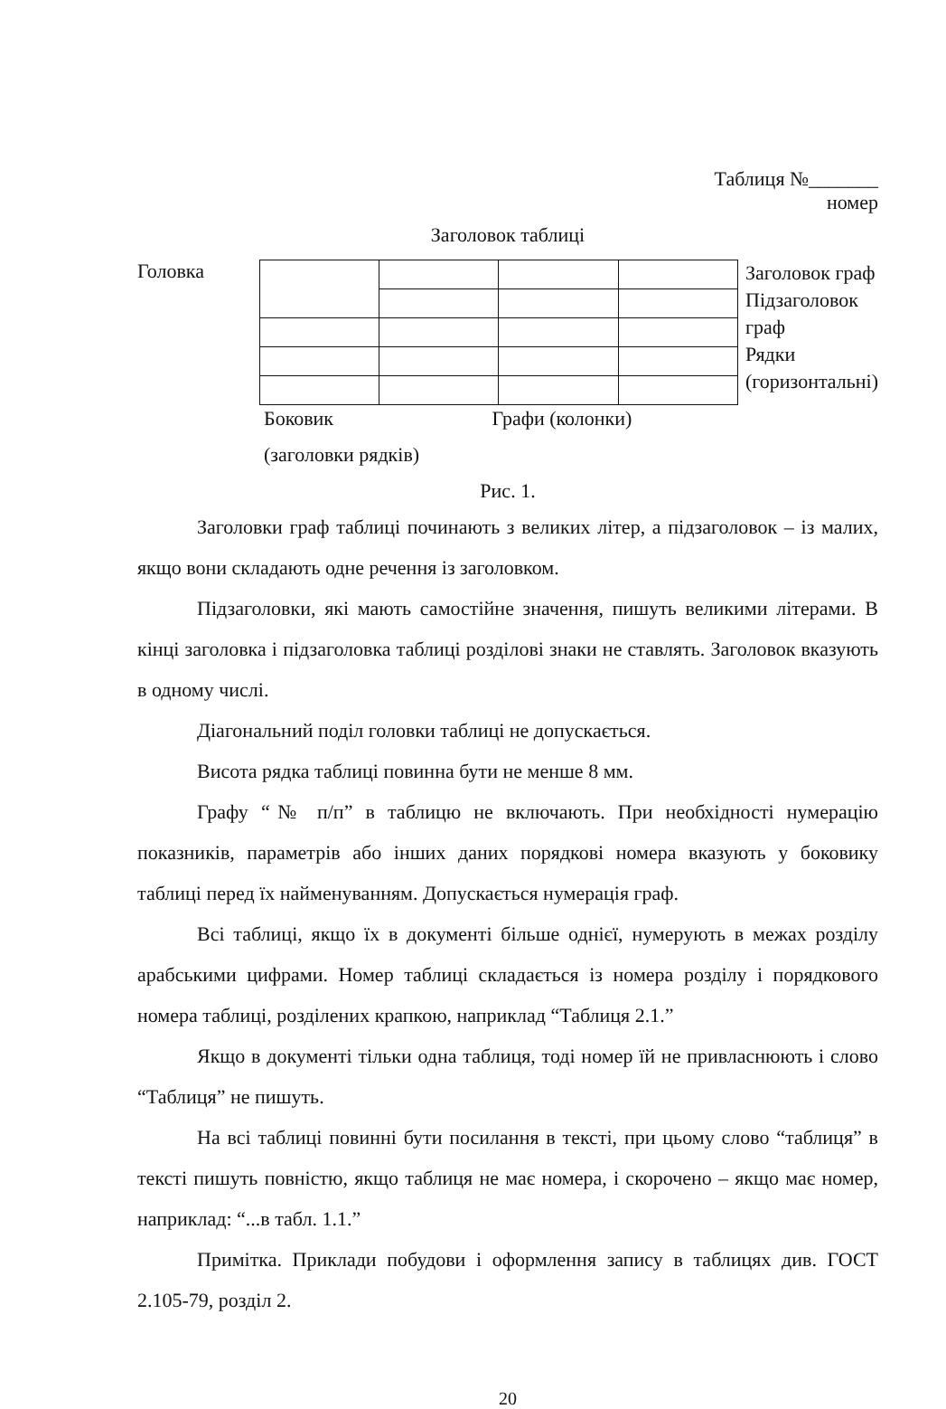Таблиця №_______
номер
Заголовок таблиці
Головка
Заголовок граф
Підзаголовок
граф
Рядки
(горизонтальні)
Боковик Графи (колонки)
(заголовки рядків)
Рис. 1.
Заголовки граф таблиці починають з великих літер, а підзаголовок – із малих, якщо вони складають одне речення із заголовком.
Підзаголовки, які мають самостійне значення, пишуть великими літерами. В кінці заголовка і підзаголовка таблиці розділові знаки не ставлять. Заголовок вказують в одному числі.
Діагональний поділ головки таблиці не допускається.
Висота рядка таблиці повинна бути не менше 8 мм.
Графу “№ п/п” в таблицю не включають. При необхідності нумерацію показників, параметрів або інших даних порядкові номера вказують у боковику таблиці перед їх найменуванням. Допускається нумерація граф.
Всі таблиці, якщо їх в документі більше однієї, нумерують в межах розділу арабськими цифрами. Номер таблиці складається із номера розділу і порядкового номера таблиці, розділених крапкою, наприклад “Таблиця 2.1.”
Якщо в документі тільки одна таблиця, тоді номер їй не привласнюють і слово “Таблиця” не пишуть.
На всі таблиці повинні бути посилання в тексті, при цьому слово “таблиця” в тексті пишуть повністю, якщо таблиця не має номера, і скорочено – якщо має номер, наприклад: “...в табл. 1.1.”
Примітка. Приклади побудови і оформлення запису в таблицях див. ГОСТ 2.105-79, розділ 2.
20